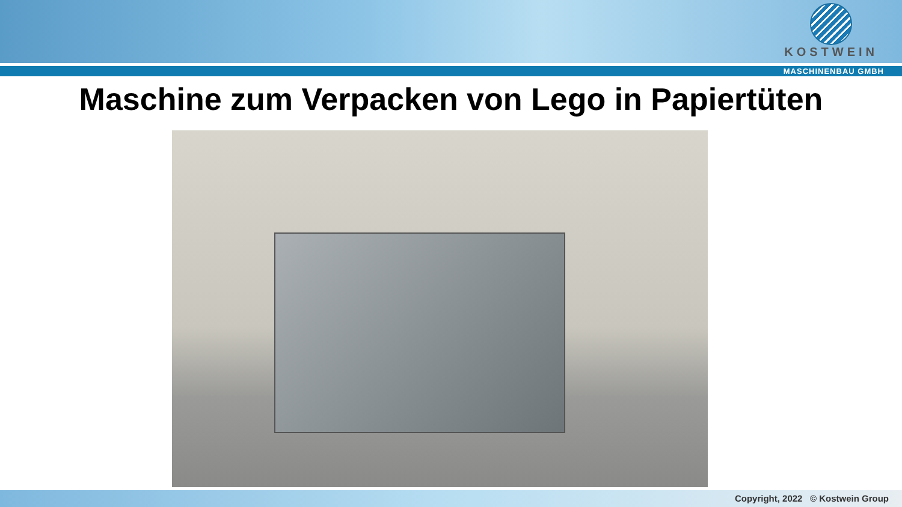KOSTWEIN
MASCHINENBAU GMBH
Maschine zum Verpacken von Lego in Papiertüten
Copyright, 2022 © Kostwein Group